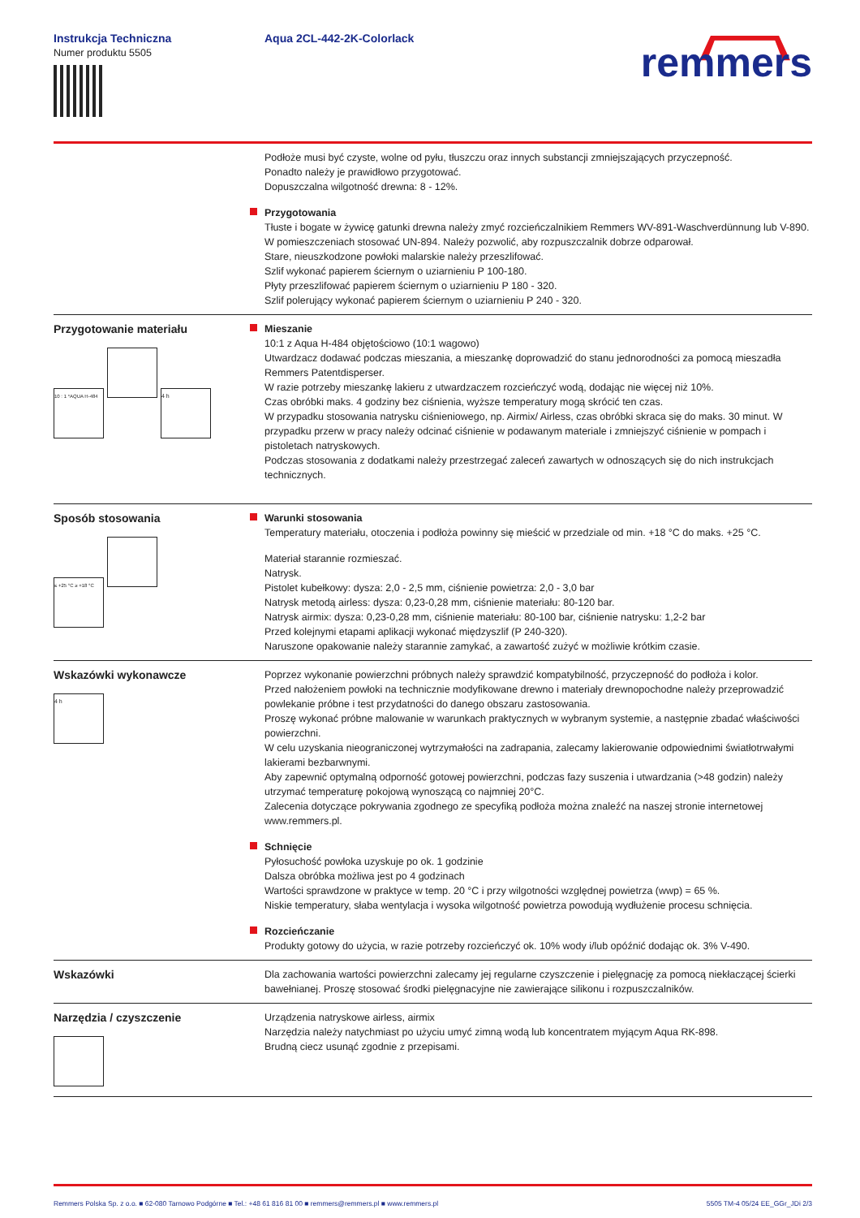Instrukcja Techniczna
Numer produktu 5505
Aqua 2CL-442-2K-Colorlack
remmers
Podłoże musi być czyste, wolne od pyłu, tłuszczu oraz innych substancji zmniejszających przyczepność.
Ponadto należy je prawidłowo przygotować.
Dopuszczalna wilgotność drewna: 8 - 12%.
Przygotowania
Tłuste i bogate w żywicę gatunki drewna należy zmyć rozcieńczalnikiem Remmers WV-891-Waschverdünnung lub V-890. W pomieszczeniach stosować UN-894. Należy pozwolić, aby rozpuszczalnik dobrze odparował.
Stare, nieuszkodzone powłoki malarskie należy przeszlifować.
Szlif wykonać papierem ściernym o uziarnieniu P 100-180.
Płyty przeszlifować papierem ściernym o uziarnieniu P 180 - 320.
Szlif polerujący wykonać papierem ściernym o uziarnieniu P 240 - 320.
Przygotowanie materiału
10 : 1 *AQUA H-484 4 h
Mieszanie
10:1 z Aqua H-484 objętościowo (10:1 wagowo)
Utwardzacz dodawać podczas mieszania, a mieszankę doprowadzić do stanu jednorodności za pomocą mieszadła Remmers Patentdisperser.
W razie potrzeby mieszankę lakieru z utwardzaczem rozcieńczyć wodą, dodając nie więcej niż 10%.
Czas obróbki maks. 4 godziny bez ciśnienia, wyższe temperatury mogą skrócić ten czas.
W przypadku stosowania natrysku ciśnieniowego, np. Airmix/ Airless, czas obróbki skraca się do maks. 30 minut. W przypadku przerw w pracy należy odcinać ciśnienie w podawanym materiale i zmniejszyć ciśnienie w pompach i pistoletach natryskowych.
Podczas stosowania z dodatkami należy przestrzegać zaleceń zawartych w odnoszących się do nich instrukcjach technicznych.
Sposób stosowania
≤ +25 °C ≥ +18 °C
Warunki stosowania
Temperatury materiału, otoczenia i podłoża powinny się mieścić w przedziale od min. +18 °C do maks. +25 °C.
Materiał starannie rozmieszać.
Natrysk.
Pistolet kubełkowy: dysza: 2,0 - 2,5 mm, ciśnienie powietrza: 2,0 - 3,0 bar
Natrysk metodą airless: dysza: 0,23-0,28 mm, ciśnienie materiału: 80-120 bar.
Natrysk airmix: dysza: 0,23-0,28 mm, ciśnienie materiału: 80-100 bar, ciśnienie natrysku: 1,2-2 bar
Przed kolejnymi etapami aplikacji wykonać międzyszlif (P 240-320).
Naruszone opakowanie należy starannie zamykać, a zawartość zużyć w możliwie krótkim czasie.
Wskazówki wykonawcze
4 h
Poprzez wykonanie powierzchni próbnych należy sprawdzić kompatybilność, przyczepność do podłoża i kolor.
Przed nałożeniem powłoki na technicznie modyfikowane drewno i materiały drewnopochodne należy przeprowadzić powlekanie próbne i test przydatności do danego obszaru zastosowania.
Proszę wykonać próbne malowanie w warunkach praktycznych w wybranym systemie, a następnie zbadać właściwości powierzchni.
W celu uzyskania nieograniczonej wytrzymałości na zadrapania, zalecamy lakierowanie odpowiednimi światłotrwałymi lakierami bezbarwnymi.
Aby zapewnić optymalną odporność gotowej powierzchni, podczas fazy suszenia i utwardzania (>48 godzin) należy utrzymać temperaturę pokojową wynoszącą co najmniej 20°C.
Zalecenia dotyczące pokrywania zgodnego ze specyfiką podłoża można znaleźć na naszej stronie internetowej www.remmers.pl.
Schnięcie
Pyłosuchość powłoka uzyskuje po ok. 1 godzinie
Dalsza obróbka możliwa jest po 4 godzinach
Wartości sprawdzone w praktyce w temp. 20 °C i przy wilgotności względnej powietrza (wwp) = 65 %.
Niskie temperatury, słaba wentylacja i wysoka wilgotność powietrza powodują wydłużenie procesu schnięcia.
Rozcieńczanie
Produkty gotowy do użycia, w razie potrzeby rozcieńczyć ok. 10% wody i/lub opóźnić dodając ok. 3% V-490.
Wskazówki Dla zachowania wartości powierzchni zalecamy jej regularne czyszczenie i pielęgnację za pomocą niekłaczącej ścierki bawełnianej. Proszę stosować środki pielęgnacyjne nie zawierające silikonu i rozpuszczalników.
Narzędzia / czyszczenie
Urządzenia natryskowe airless, airmix
Narzędzia należy natychmiast po użyciu umyć zimną wodą lub koncentratem myjącym Aqua RK-898.
Brudną ciecz usunąć zgodnie z przepisami.
Remmers Polska Sp. z o.o. ■ 62-080 Tarnowo Podgórne ■ Tel.: +48 61 816 81 00 ■ remmers@remmers.pl ■ www.remmers.pl 5505 TM-4 05/24 EE_GGr_JDi 2/3